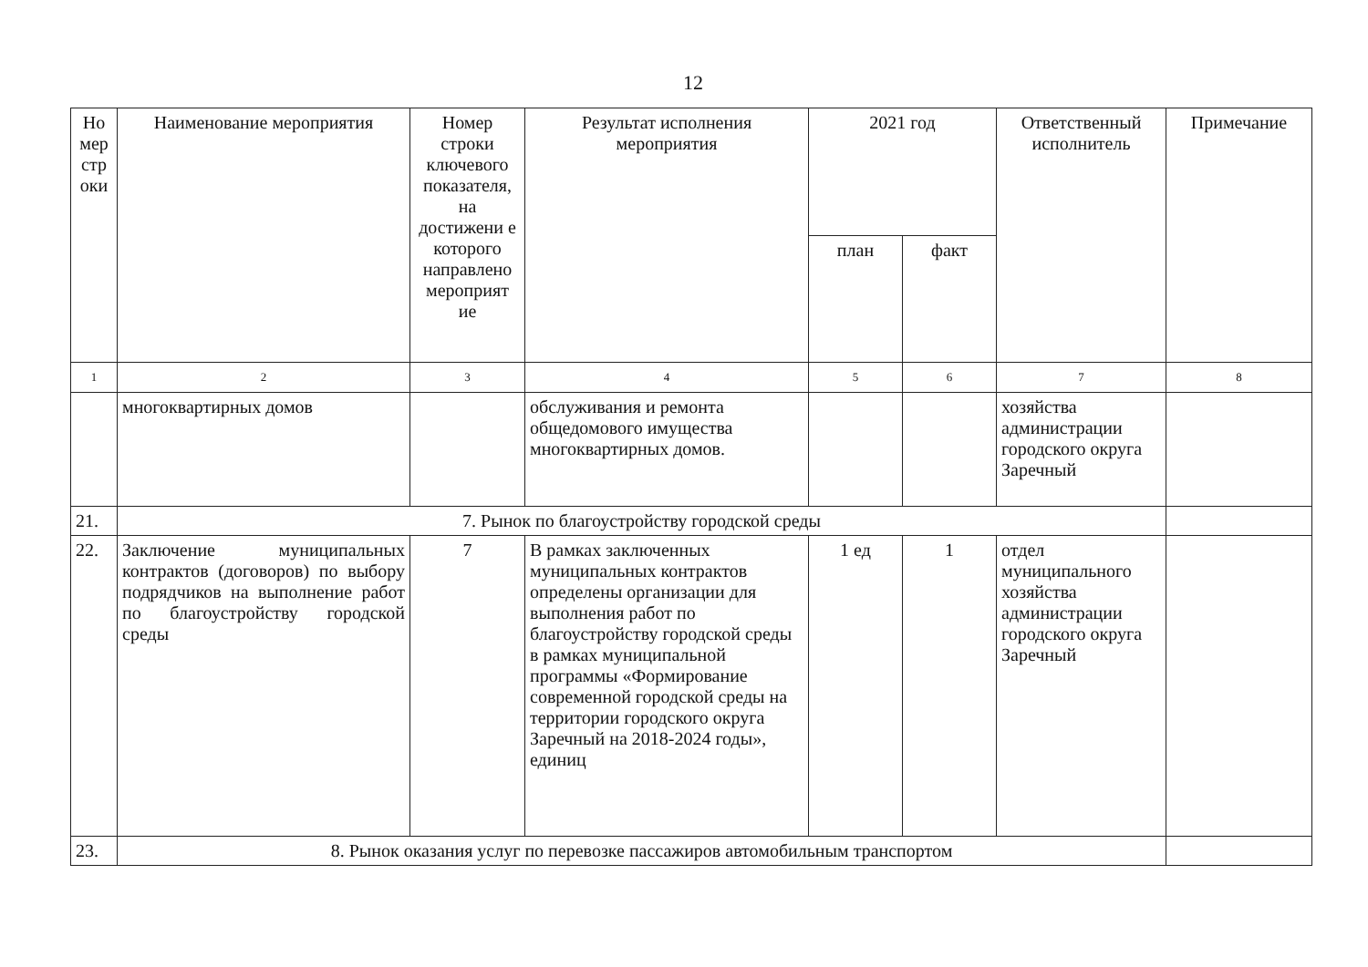12
| Но мер стр оки | Наименование мероприятия | Номер строки ключевого показателя, на достижени е которого направлено мероприят ие | Результат исполнения мероприятия | 2021 год | | Ответственный исполнитель | Примечание |
| --- | --- | --- | --- | --- | --- | --- | --- |
| | | | | план | факт | | |
| 1 | 2 | 3 | 4 | 5 | 6 | 7 | 8 |
| | многоквартирных домов | | обслуживания и ремонта общедомового имущества многоквартирных домов. | | | хозяйства администрации городского округа Заречный | |
| 21. | 7. Рынок по благоустройству городской среды | | | | | | |
| 22. | Заключение муниципальных контрактов (договоров) по выбору подрядчиков на выполнение работ по благоустройству городской среды | 7 | В рамках заключенных муниципальных контрактов определены организации для выполнения работ по благоустройству городской среды в рамках муниципальной программы «Формирование современной городской среды на территории городского округа Заречный на 2018-2024 годы», единиц | 1 ед | 1 | отдел муниципального хозяйства администрации городского округа Заречный | |
| 23. | 8. Рынок оказания услуг по перевозке пассажиров автомобильным транспортом | | | | | | |